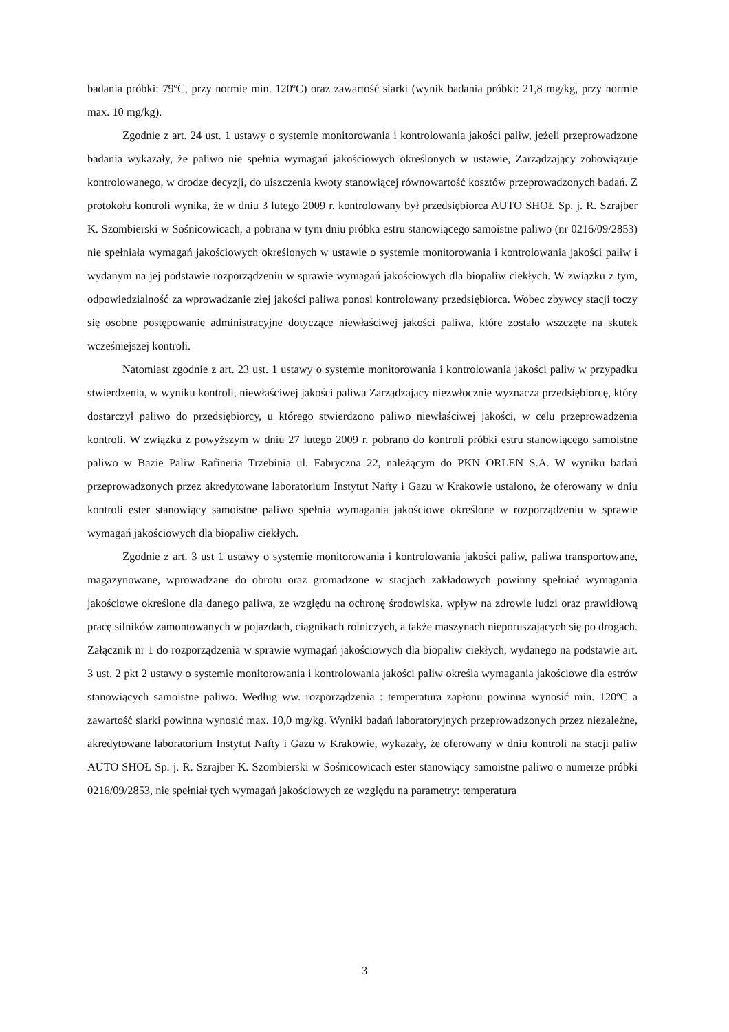badania próbki: 79ºC, przy normie min. 120ºC) oraz zawartość siarki (wynik badania próbki: 21,8 mg/kg, przy normie max. 10 mg/kg).
Zgodnie z art. 24 ust. 1 ustawy o systemie monitorowania i kontrolowania jakości paliw, jeżeli przeprowadzone badania wykazały, że paliwo nie spełnia wymagań jakościowych określonych w ustawie, Zarządzający zobowiązuje kontrolowanego, w drodze decyzji, do uiszczenia kwoty stanowiącej równowartość kosztów przeprowadzonych badań. Z protokołu kontroli wynika, że w dniu 3 lutego 2009 r. kontrolowany był przedsiębiorca AUTO SHOŁ Sp. j. R. Szrajber K. Szombierski w Sośnicowicach, a pobrana w tym dniu próbka estru stanowiącego samoistne paliwo (nr 0216/09/2853) nie spełniała wymagań jakościowych określonych w ustawie o systemie monitorowania i kontrolowania jakości paliw i wydanym na jej podstawie rozporządzeniu w sprawie wymagań jakościowych dla biopaliw ciekłych. W związku z tym, odpowiedzialność za wprowadzanie złej jakości paliwa ponosi kontrolowany przedsiębiorca. Wobec zbywcy stacji toczy się osobne postępowanie administracyjne dotyczące niewłaściwej jakości paliwa, które zostało wszczęte na skutek wcześniejszej kontroli.
Natomiast zgodnie z art. 23 ust. 1 ustawy o systemie monitorowania i kontrolowania jakości paliw w przypadku stwierdzenia, w wyniku kontroli, niewłaściwej jakości paliwa Zarządzający niezwłocznie wyznacza przedsiębiorcę, który dostarczył paliwo do przedsiębiorcy, u którego stwierdzono paliwo niewłaściwej jakości, w celu przeprowadzenia kontroli. W związku z powyższym w dniu 27 lutego 2009 r. pobrano do kontroli próbki estru stanowiącego samoistne paliwo w Bazie Paliw Rafineria Trzebinia ul. Fabryczna 22, należącym do PKN ORLEN S.A. W wyniku badań przeprowadzonych przez akredytowane laboratorium Instytut Nafty i Gazu w Krakowie ustalono, że oferowany w dniu kontroli ester stanowiący samoistne paliwo spełnia wymagania jakościowe określone w rozporządzeniu w sprawie wymagań jakościowych dla biopaliw ciekłych.
Zgodnie z art. 3 ust 1 ustawy o systemie monitorowania i kontrolowania jakości paliw, paliwa transportowane, magazynowane, wprowadzane do obrotu oraz gromadzone w stacjach zakładowych powinny spełniać wymagania jakościowe określone dla danego paliwa, ze względu na ochronę środowiska, wpływ na zdrowie ludzi oraz prawidłową pracę silników zamontowanych w pojazdach, ciągnikach rolniczych, a także maszynach nieporuszających się po drogach. Załącznik nr 1 do rozporządzenia w sprawie wymagań jakościowych dla biopaliw ciekłych, wydanego na podstawie art. 3 ust. 2 pkt 2 ustawy o systemie monitorowania i kontrolowania jakości paliw określa wymagania jakościowe dla estrów stanowiących samoistne paliwo. Według ww. rozporządzenia : temperatura zapłonu powinna wynosić min. 120ºC a zawartość siarki powinna wynosić max. 10,0 mg/kg. Wyniki badań laboratoryjnych przeprowadzonych przez niezależne, akredytowane laboratorium Instytut Nafty i Gazu w Krakowie, wykazały, że oferowany w dniu kontroli na stacji paliw AUTO SHOŁ Sp. j. R. Szrajber K. Szombierski w Sośnicowicach ester stanowiący samoistne paliwo o numerze próbki 0216/09/2853, nie spełniał tych wymagań jakościowych ze względu na parametry: temperatura
3